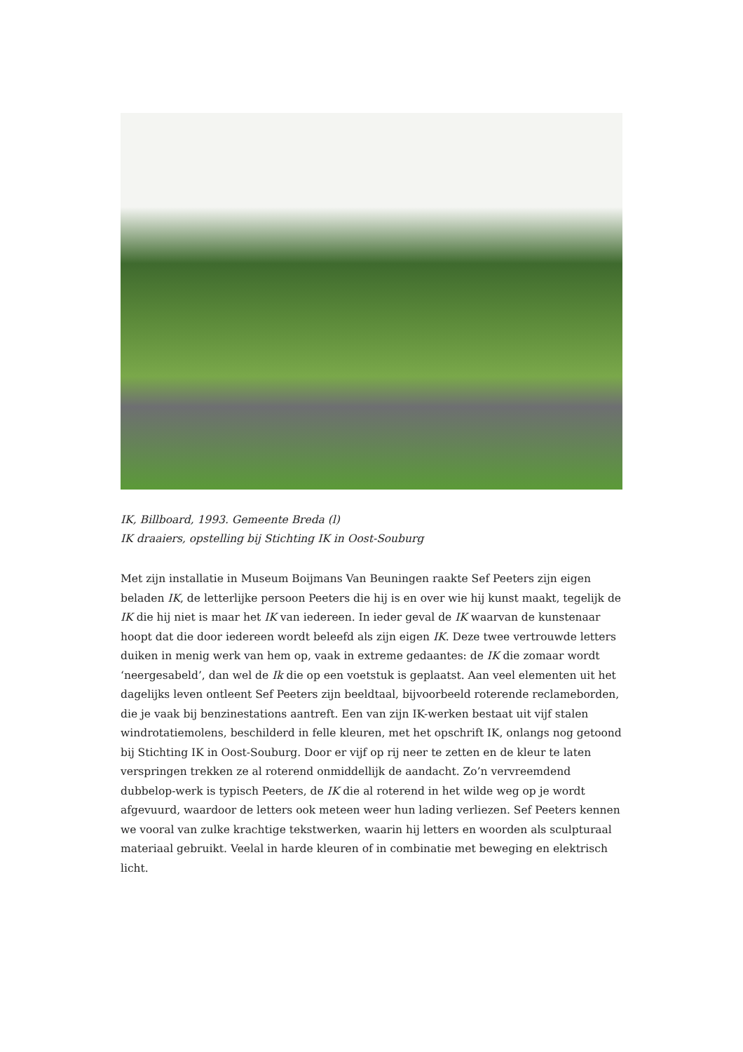IK, Billboard, 1993. Gemeente Breda (l)
IK draaiers, opstelling bij Stichting IK in Oost-Souburg
Met zijn installatie in Museum Boijmans Van Beuningen raakte Sef Peeters zijn eigen beladen IK, de letterlijke persoon Peeters die hij is en over wie hij kunst maakt, tegelijk de IK die hij niet is maar het IK van iedereen. In ieder geval de IK waarvan de kunstenaar hoopt dat die door iedereen wordt beleefd als zijn eigen IK. Deze twee vertrouwde letters duiken in menig werk van hem op, vaak in extreme gedaantes: de IK die zomaar wordt ‘neergesabeld’, dan wel de Ik die op een voetstuk is geplaatst. Aan veel elementen uit het dagelijks leven ontleent Sef Peeters zijn beeldtaal, bijvoorbeeld roterende reclameborden, die je vaak bij benzinestations aantreft. Een van zijn IK-werken bestaat uit vijf stalen windrotatiemolens, beschilderd in felle kleuren, met het opschrift IK, onlangs nog getoond bij Stichting IK in Oost-Souburg. Door er vijf op rij neer te zetten en de kleur te laten verspringen trekken ze al roterend onmiddellijk de aandacht. Zo’n vervreemdend dubbelop-werk is typisch Peeters, de IK die al roterend in het wilde weg op je wordt afgevuurd, waardoor de letters ook meteen weer hun lading verliezen. Sef Peeters kennen we vooral van zulke krachtige tekstwerken, waarin hij letters en woorden als sculpturaal materiaal gebruikt. Veelal in harde kleuren of in combinatie met beweging en elektrisch licht.